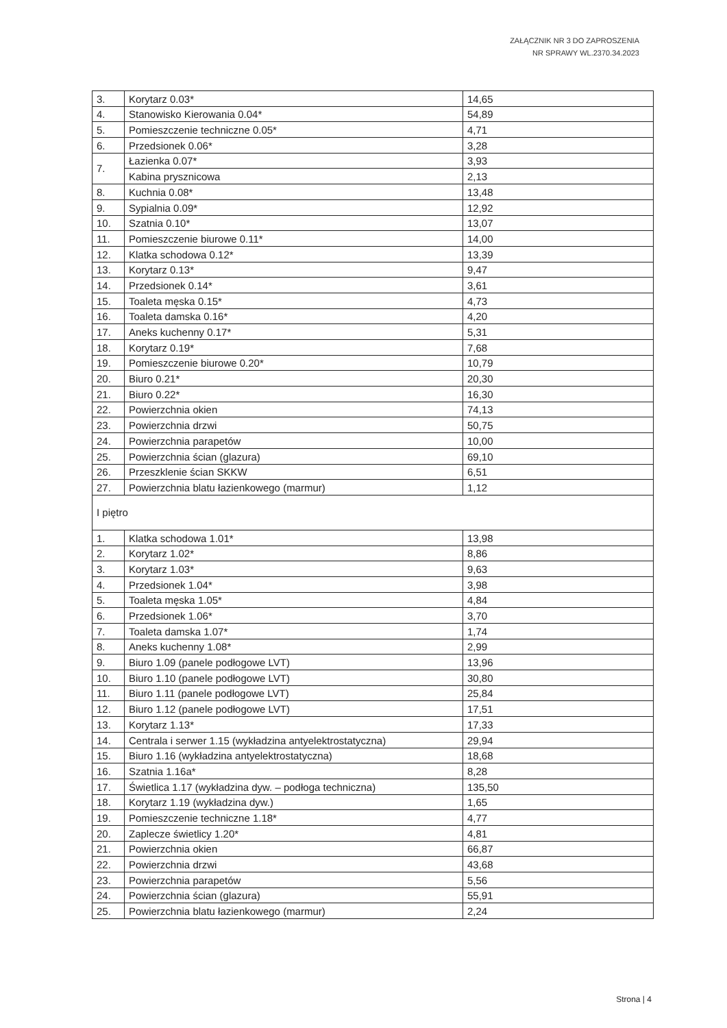ZAŁĄCZNIK NR 3 DO ZAPROSZENIA
NR SPRAWY WL.2370.34.2023
| 3. | Korytarz 0.03* | 14,65 |
| 4. | Stanowisko Kierowania 0.04* | 54,89 |
| 5. | Pomieszczenie techniczne 0.05* | 4,71 |
| 6. | Przedsionek 0.06* | 3,28 |
| 7. | Łazienka 0.07* | 3,93 |
| | Kabina prysznicowa | 2,13 |
| 8. | Kuchnia 0.08* | 13,48 |
| 9. | Sypialnia 0.09* | 12,92 |
| 10. | Szatnia 0.10* | 13,07 |
| 11. | Pomieszczenie biurowe 0.11* | 14,00 |
| 12. | Klatka schodowa 0.12* | 13,39 |
| 13. | Korytarz 0.13* | 9,47 |
| 14. | Przedsionek 0.14* | 3,61 |
| 15. | Toaleta męska 0.15* | 4,73 |
| 16. | Toaleta damska 0.16* | 4,20 |
| 17. | Aneks kuchenny 0.17* | 5,31 |
| 18. | Korytarz 0.19* | 7,68 |
| 19. | Pomieszczenie biurowe 0.20* | 10,79 |
| 20. | Biuro 0.21* | 20,30 |
| 21. | Biuro 0.22* | 16,30 |
| 22. | Powierzchnia okien | 74,13 |
| 23. | Powierzchnia drzwi | 50,75 |
| 24. | Powierzchnia parapetów | 10,00 |
| 25. | Powierzchnia ścian (glazura) | 69,10 |
| 26. | Przeszklenie ścian SKKW | 6,51 |
| 27. | Powierzchnia blatu łazienkowego (marmur) | 1,12 |
| I piętro | | |
| 1. | Klatka schodowa 1.01* | 13,98 |
| 2. | Korytarz 1.02* | 8,86 |
| 3. | Korytarz 1.03* | 9,63 |
| 4. | Przedsionek 1.04* | 3,98 |
| 5. | Toaleta męska 1.05* | 4,84 |
| 6. | Przedsionek 1.06* | 3,70 |
| 7. | Toaleta damska 1.07* | 1,74 |
| 8. | Aneks kuchenny 1.08* | 2,99 |
| 9. | Biuro 1.09 (panele podłogowe LVT) | 13,96 |
| 10. | Biuro 1.10 (panele podłogowe LVT) | 30,80 |
| 11. | Biuro 1.11 (panele podłogowe LVT) | 25,84 |
| 12. | Biuro 1.12 (panele podłogowe LVT) | 17,51 |
| 13. | Korytarz 1.13* | 17,33 |
| 14. | Centrala i serwer 1.15 (wykładzina antyelektrostatyczna) | 29,94 |
| 15. | Biuro 1.16 (wykładzina antyelektrostatyczna) | 18,68 |
| 16. | Szatnia 1.16a* | 8,28 |
| 17. | Świetlica 1.17 (wykładzina dyw. – podłoga techniczna) | 135,50 |
| 18. | Korytarz 1.19 (wykładzina dyw.) | 1,65 |
| 19. | Pomieszczenie techniczne 1.18* | 4,77 |
| 20. | Zaplecze świetlicy 1.20* | 4,81 |
| 21. | Powierzchnia okien | 66,87 |
| 22. | Powierzchnia drzwi | 43,68 |
| 23. | Powierzchnia parapetów | 5,56 |
| 24. | Powierzchnia ścian (glazura) | 55,91 |
| 25. | Powierzchnia blatu łazienkowego (marmur) | 2,24 |
Strona | 4